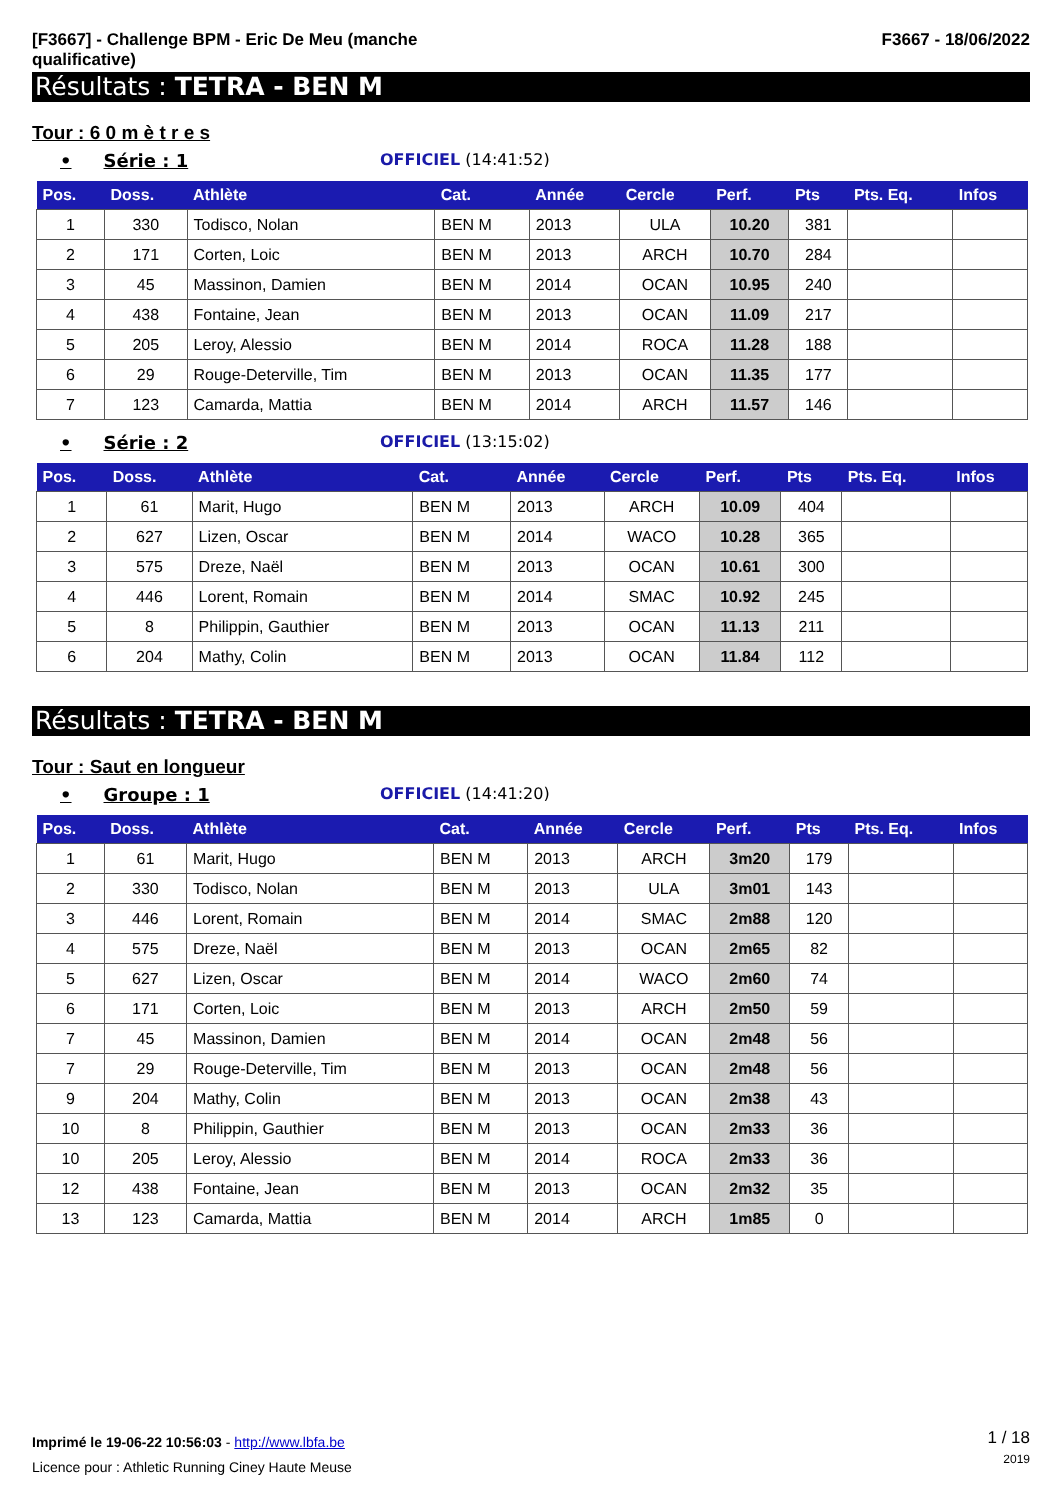[F3667] - Challenge BPM - Eric De Meu (manche
qualificative)
F3667 - 18/06/2022
Résultats : TETRA - BEN M
Tour : 6 0 m è t r e s
• Série : 1 OFFICIEL (14:41:52)
| Pos. | Doss. | Athlète | Cat. | Année | Cercle | Perf. | Pts | Pts. Eq. | Infos |
| --- | --- | --- | --- | --- | --- | --- | --- | --- | --- |
| 1 | 330 | Todisco, Nolan | BEN M | 2013 | ULA | 10.20 | 381 | | |
| 2 | 171 | Corten, Loic | BEN M | 2013 | ARCH | 10.70 | 284 | | |
| 3 | 45 | Massinon, Damien | BEN M | 2014 | OCAN | 10.95 | 240 | | |
| 4 | 438 | Fontaine, Jean | BEN M | 2013 | OCAN | 11.09 | 217 | | |
| 5 | 205 | Leroy, Alessio | BEN M | 2014 | ROCA | 11.28 | 188 | | |
| 6 | 29 | Rouge-Deterville, Tim | BEN M | 2013 | OCAN | 11.35 | 177 | | |
| 7 | 123 | Camarda, Mattia | BEN M | 2014 | ARCH | 11.57 | 146 | | |
• Série : 2 OFFICIEL (13:15:02)
| Pos. | Doss. | Athlète | Cat. | Année | Cercle | Perf. | Pts | Pts. Eq. | Infos |
| --- | --- | --- | --- | --- | --- | --- | --- | --- | --- |
| 1 | 61 | Marit, Hugo | BEN M | 2013 | ARCH | 10.09 | 404 | | |
| 2 | 627 | Lizen, Oscar | BEN M | 2014 | WACO | 10.28 | 365 | | |
| 3 | 575 | Dreze, Naël | BEN M | 2013 | OCAN | 10.61 | 300 | | |
| 4 | 446 | Lorent, Romain | BEN M | 2014 | SMAC | 10.92 | 245 | | |
| 5 | 8 | Philippin, Gauthier | BEN M | 2013 | OCAN | 11.13 | 211 | | |
| 6 | 204 | Mathy, Colin | BEN M | 2013 | OCAN | 11.84 | 112 | | |
Résultats : TETRA - BEN M
Tour : Saut en longueur
• Groupe : 1 OFFICIEL (14:41:20)
| Pos. | Doss. | Athlète | Cat. | Année | Cercle | Perf. | Pts | Pts. Eq. | Infos |
| --- | --- | --- | --- | --- | --- | --- | --- | --- | --- |
| 1 | 61 | Marit, Hugo | BEN M | 2013 | ARCH | 3m20 | 179 | | |
| 2 | 330 | Todisco, Nolan | BEN M | 2013 | ULA | 3m01 | 143 | | |
| 3 | 446 | Lorent, Romain | BEN M | 2014 | SMAC | 2m88 | 120 | | |
| 4 | 575 | Dreze, Naël | BEN M | 2013 | OCAN | 2m65 | 82 | | |
| 5 | 627 | Lizen, Oscar | BEN M | 2014 | WACO | 2m60 | 74 | | |
| 6 | 171 | Corten, Loic | BEN M | 2013 | ARCH | 2m50 | 59 | | |
| 7 | 45 | Massinon, Damien | BEN M | 2014 | OCAN | 2m48 | 56 | | |
| 7 | 29 | Rouge-Deterville, Tim | BEN M | 2013 | OCAN | 2m48 | 56 | | |
| 9 | 204 | Mathy, Colin | BEN M | 2013 | OCAN | 2m38 | 43 | | |
| 10 | 8 | Philippin, Gauthier | BEN M | 2013 | OCAN | 2m33 | 36 | | |
| 10 | 205 | Leroy, Alessio | BEN M | 2014 | ROCA | 2m33 | 36 | | |
| 12 | 438 | Fontaine, Jean | BEN M | 2013 | OCAN | 2m32 | 35 | | |
| 13 | 123 | Camarda, Mattia | BEN M | 2014 | ARCH | 1m85 | 0 | | |
Imprimé le 19-06-22 10:56:03 - http://www.lbfa.be
Licence pour : Athletic Running Ciney Haute Meuse
1 / 18
2019